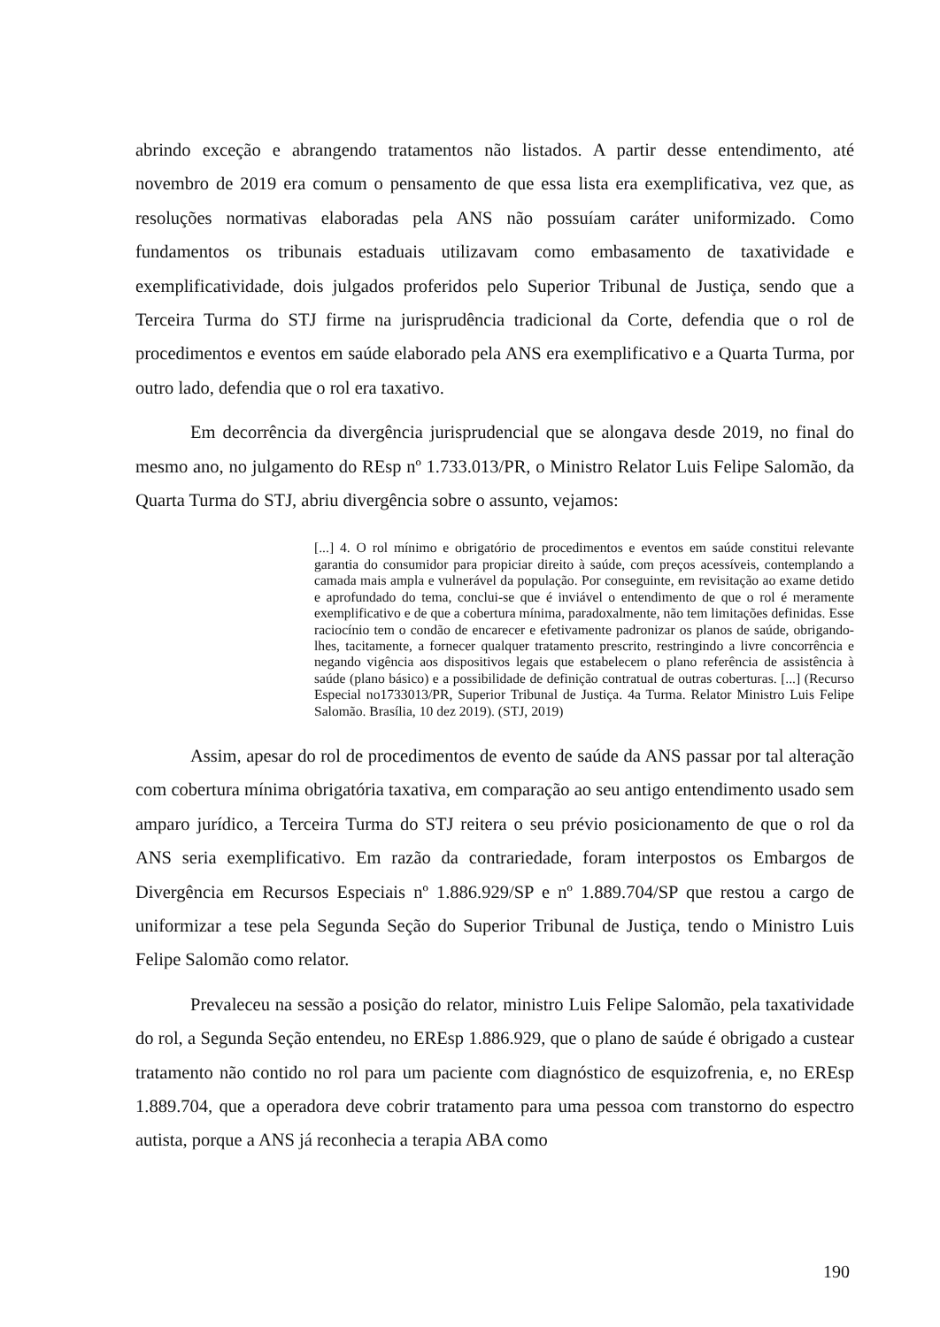abrindo exceção e abrangendo tratamentos não listados. A partir desse entendimento, até novembro de 2019 era comum o pensamento de que essa lista era exemplificativa, vez que, as resoluções normativas elaboradas pela ANS não possuíam caráter uniformizado. Como fundamentos os tribunais estaduais utilizavam como embasamento de taxatividade e exemplificatividade, dois julgados proferidos pelo Superior Tribunal de Justiça, sendo que a Terceira Turma do STJ firme na jurisprudência tradicional da Corte, defendia que o rol de procedimentos e eventos em saúde elaborado pela ANS era exemplificativo e a Quarta Turma, por outro lado, defendia que o rol era taxativo.
Em decorrência da divergência jurisprudencial que se alongava desde 2019, no final do mesmo ano, no julgamento do REsp nº 1.733.013/PR, o Ministro Relator Luis Felipe Salomão, da Quarta Turma do STJ, abriu divergência sobre o assunto, vejamos:
[...] 4. O rol mínimo e obrigatório de procedimentos e eventos em saúde constitui relevante garantia do consumidor para propiciar direito à saúde, com preços acessíveis, contemplando a camada mais ampla e vulnerável da população. Por conseguinte, em revisitação ao exame detido e aprofundado do tema, conclui-se que é inviável o entendimento de que o rol é meramente exemplificativo e de que a cobertura mínima, paradoxalmente, não tem limitações definidas. Esse raciocínio tem o condão de encarecer e efetivamente padronizar os planos de saúde, obrigando-lhes, tacitamente, a fornecer qualquer tratamento prescrito, restringindo a livre concorrência e negando vigência aos dispositivos legais que estabelecem o plano referência de assistência à saúde (plano básico) e a possibilidade de definição contratual de outras coberturas. [...] (Recurso Especial no1733013/PR, Superior Tribunal de Justiça. 4a Turma. Relator Ministro Luis Felipe Salomão. Brasília, 10 dez 2019). (STJ, 2019)
Assim, apesar do rol de procedimentos de evento de saúde da ANS passar por tal alteração com cobertura mínima obrigatória taxativa, em comparação ao seu antigo entendimento usado sem amparo jurídico, a Terceira Turma do STJ reitera o seu prévio posicionamento de que o rol da ANS seria exemplificativo. Em razão da contrariedade, foram interpostos os Embargos de Divergência em Recursos Especiais nº 1.886.929/SP e nº 1.889.704/SP que restou a cargo de uniformizar a tese pela Segunda Seção do Superior Tribunal de Justiça, tendo o Ministro Luis Felipe Salomão como relator.
Prevaleceu na sessão a posição do relator, ministro Luis Felipe Salomão, pela taxatividade do rol, a Segunda Seção entendeu, no EREsp 1.886.929, que o plano de saúde é obrigado a custear tratamento não contido no rol para um paciente com diagnóstico de esquizofrenia, e, no EREsp 1.889.704, que a operadora deve cobrir tratamento para uma pessoa com transtorno do espectro autista, porque a ANS já reconhecia a terapia ABA como
190